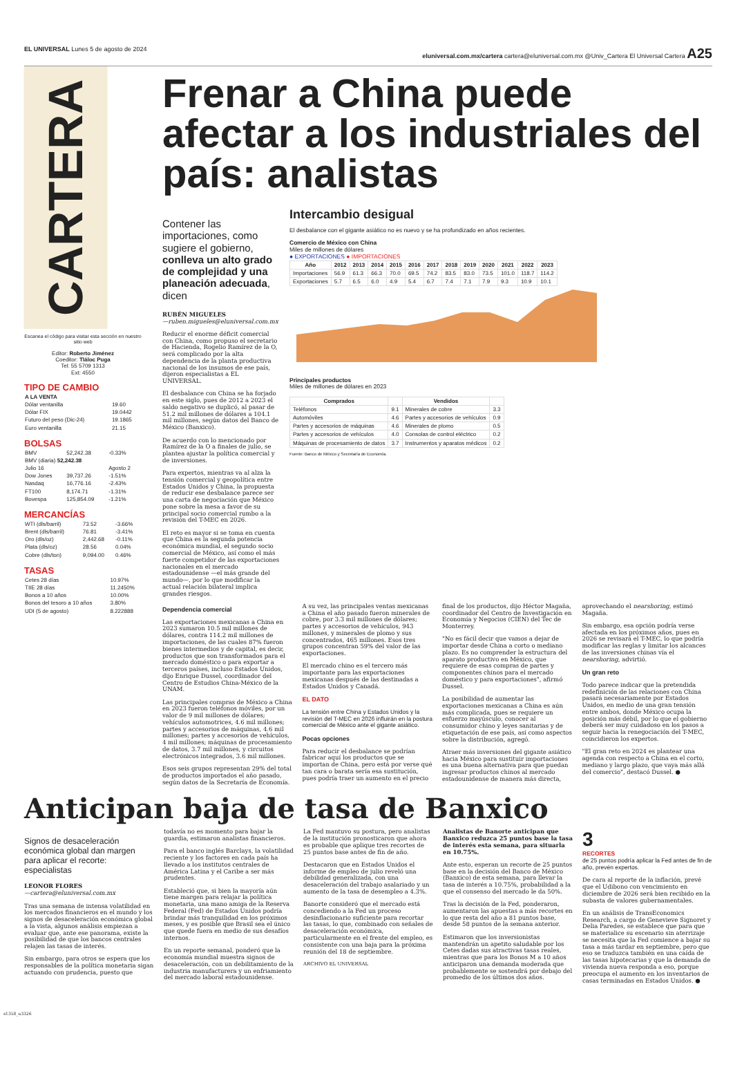EL UNIVERSAL Lunes 5 de agosto de 2024 eluniversal.com.mx/cartera cartera@eluniversal.com.mx @Univ_Cartera El Universal Cartera A25
CARTERA
Escanea el código para visitar esta sección en nuestro sitio web
Editor: Roberto Jiménez
Coeditor: Tláloc Puga
Tel: 55 5709 1313
Ext: 4550
TIPO DE CAMBIO
| A LA VENTA | |
| --- | --- |
| Dólar ventanilla | 19.60 |
| Dólar FIX | 19.0442 |
| Futuro del peso (Dic-24) | 19.1865 |
| Euro ventanilla | 21.15 |
BOLSAS
| BMV | 52,242.38 | -0.33% |
| BMV (diaria) 52,242.38 | | |
| Julio 16 | | Agosto 2 |
| Dow Jones | 39,737.26 | -1.51% |
| Nasdaq | 16,776.16 | -2.43% |
| FT100 | 8,174.71 | -1.31% |
| Bovespa | 125,854.09 | -1.21% |
MERCANCÍAS
| WTI (dls/barril) | 73.52 | -3.66% |
| Brent (dls/barril) | 76.81 | -3.41% |
| Oro (dls/oz) | 2,442.68 | -0.11% |
| Plata (dls/oz) | 28.56 | 0.04% |
| Cobre (dls/ton) | 9,094.00 | 0.46% |
TASAS
| Cetes 28 días | 10.97% |
| TIIE 28 días | 11.2450% |
| Bonos a 10 años | 10.00% |
| Bonos del tesoro a 10 años | 3.80% |
| UDI (5 de agosto) | 8.222888 |
Frenar a China puede afectar a los industriales del país: analistas
Contener las importaciones, como sugiere el gobierno, conlleva un alto grado de complejidad y una planeación adecuada, dicen
RUBÉN MIGUELES
—ruben.migueles@eluniversal.com.mx
Reducir el enorme déficit comercial con China, como propuso el secretario de Hacienda, Rogelio Ramírez de la O, será complicado por la alta dependencia de la planta productiva nacional de los insumos de ese país, dijeron especialistas a EL UNIVERSAL.
El desbalance con China se ha forjado en este siglo, pues de 2012 a 2023 el saldo negativo se duplicó, al pasar de 51.2 mil millones de dólares a 104.1 mil millones, según datos del Banco de México (Banxico).
De acuerdo con lo mencionado por Ramírez de la O a finales de julio, se plantea ajustar la política comercial y de inversiones.
Para expertos, mientras va al alza la tensión comercial y geopolítica entre Estados Unidos y China, la propuesta de reducir ese desbalance parece ser una carta de negociación que México pone sobre la mesa a favor de su principal socio comercial rumbo a la revisión del T-MEC en 2026.
El reto es mayor si se toma en cuenta que China es la segunda potencia económica mundial, el segundo socio comercial de México, así como el más fuerte competidor de las exportaciones nacionales en el mercado estadounidense —el más grande del mundo—, por lo que modificar la actual relación bilateral implica grandes riesgos.
Intercambio desigual
El desbalance con el gigante asiático no es nuevo y se ha profundizado en años recientes.
Comercio de México con China
Miles de millones de dólares
● EXPORTACIONES ● IMPORTACIONES
| Año | 2012 | 2013 | 2014 | 2015 | 2016 | 2017 | 2018 | 2019 | 2020 | 2021 | 2022 | 2023 |
| --- | --- | --- | --- | --- | --- | --- | --- | --- | --- | --- | --- | --- |
| Importaciones | 56.9 | 61.3 | 66.3 | 70.0 | 69.5 | 74.2 | 83.5 | 83.0 | 73.5 | 101.0 | 118.7 | 114.2 |
| Exportaciones | 5.7 | 6.5 | 6.0 | 4.9 | 5.4 | 6.7 | 7.4 | 7.1 | 7.9 | 9.3 | 10.9 | 10.1 |
Principales productos
Miles de millones de dólares en 2023
| Comprados | | Vendidos | |
| --- | --- | --- | --- |
| Teléfonos | 9.1 | Minerales de cobre | 3.3 |
| Automóviles | 4.6 | Partes y accesorios de vehículos | 0.9 |
| Partes y accesorios de máquinas | 4.6 | Minerales de plomo | 0.5 |
| Partes y accesorios de vehículos | 4.0 | Consolas de control eléctrico | 0.2 |
| Máquinas de procesamiento de datos | 3.7 | Instrumentos y aparatos médicos | 0.2 |
Fuente: Banco de México y Secretaría de Economía.
Dependencia comercial
Las exportaciones mexicanas a China en 2023 sumaron 10.5 mil millones de dólares, contra 114.2 mil millones de importaciones, de las cuales 87% fueron bienes intermedios y de capital, es decir, productos que son transformados para el mercado doméstico o para exportar a terceros países, incluso Estados Unidos, dijo Enrique Dussel, coordinador del Centro de Estudios China-México de la UNAM.
Las principales compras de México a China en 2023 fueron teléfonos móviles, por un valor de 9 mil millones de dólares; vehículos automotrices, 4.6 mil millones; partes y accesorios de máquinas, 4.6 mil millones; partes y accesorios de vehículos, 4 mil millones; máquinas de procesamiento de datos, 3.7 mil millones, y circuitos electrónicos integrados, 3.6 mil millones.
Esos seis grupos representan 29% del total de productos importados el año pasado, según datos de la Secretaría de Economía.
A su vez, las principales ventas mexicanas a China el año pasado fueron minerales de cobre, por 3.3 mil millones de dólares; partes y accesorios de vehículos, 943 millones, y minerales de plomo y sus concentrados, 465 millones. Esos tres grupos concentran 59% del valor de las exportaciones.
El mercado chino es el tercero más importante para las exportaciones mexicanas después de las destinadas a Estados Unidos y Canadá.
EL DATO
La tensión entre China y Estados Unidos y la revisión del T-MEC en 2026 influirán en la postura comercial de México ante el gigante asiático.
Pocas opciones
Para reducir el desbalance se podrían fabricar aquí los productos que se importan de China, pero está por verse qué tan cara o barata sería esa sustitución, pues podría traer un aumento en el precio final de los productos, dijo Héctor Magaña, coordinador del Centro de Investigación en Economía y Negocios (CIEN) del Tec de Monterrey.
"No es fácil decir que vamos a dejar de importar desde China a corto o mediano plazo. Es no comprender la estructura del aparato productivo en México, que requiere de esas compras de partes y componentes chinos para el mercado doméstico y para exportaciones", afirmó Dussel.
La posibilidad de aumentar las exportaciones mexicanas a China es aún más complicada, pues se requiere un esfuerzo mayúsculo, conocer al consumidor chino y leyes sanitarias y de etiquetación de ese país, así como aspectos sobre la distribución, agregó.
Atraer más inversiones del gigante asiático hacia México para sustituir importaciones es una buena alternativa para que puedan ingresar productos chinos al mercado estadounidense de manera más directa, aprovechando el nearshoring, estimó Magaña.
Sin embargo, esa opción podría verse afectada en los próximos años, pues en 2026 se revisará el T-MEC, lo que podría modificar las reglas y limitar los alcances de las inversiones chinas vía el nearshoring, advirtió.
Un gran reto
Todo parece indicar que la pretendida redefinición de las relaciones con China pasará necesariamente por Estados Unidos, en medio de una gran tensión entre ambos, donde México ocupa la posición más débil, por lo que el gobierno deberá ser muy cuidadoso en los pasos a seguir hacia la renegociación del T-MEC, coincidieron los expertos.
"El gran reto en 2024 es plantear una agenda con respecto a China en el corto, mediano y largo plazo, que vaya más allá del comercio", destacó Dussel. ●
Anticipan baja de tasa de Banxico
Signos de desaceleración económica global dan margen para aplicar el recorte: especialistas
LEONOR FLORES
—cartera@eluniversal.com.mx
Tras una semana de intensa volatilidad en los mercados financieros en el mundo y los signos de desaceleración económica global a la vista, algunos análisis empiezan a evaluar que, ante ese panorama, existe la posibilidad de que los bancos centrales relajen las tasas de interés.
Sin embargo, para otros se espera que los responsables de la política monetaria sigan actuando con prudencia, puesto que todavía no es momento para bajar la guardia, estimaron analistas financieros.
Para el banco inglés Barclays, la volatilidad reciente y los factores en cada país ha llevado a los institutos centrales de América Latina y el Caribe a ser más prudentes.
Estableció que, si bien la mayoría aún tiene margen para relajar la política monetaria, una mano amiga de la Reserva Federal (Fed) de Estados Unidos podría brindar más tranquilidad en los próximos meses, y es posible que Brasil sea el único que quede fuera en medio de sus desafíos internos.
En un reporte semanal, ponderó que la economía mundial muestra signos de desaceleración, con un debilitamiento de la industria manufacturera y un enfriamiento del mercado laboral estadounidense.
La Fed mantuvo su postura, pero analistas de la institución pronosticaron que ahora es probable que aplique tres recortes de 25 puntos base antes de fin de año.
Destacaron que en Estados Unidos el informe de empleo de julio reveló una debilidad generalizada, con una desaceleración del trabajo asalariado y un aumento de la tasa de desempleo a 4.3%.
Banorte consideró que el mercado está concediendo a la Fed un proceso desinflacionario suficiente para recortar las tasas, lo que, combinado con señales de desaceleración económica, particularmente en el frente del empleo, es consistente con una baja para la próxima reunión del 18 de septiembre.
ARCHIVO EL UNIVERSAL
Analistas de Banorte anticipan que Banxico reduzca 25 puntos base la tasa de interés esta semana, para situarla en 10.75%.
Ante esto, esperan un recorte de 25 puntos base en la decisión del Banco de México (Banxico) de esta semana, para llevar la tasa de interés a 10.75%, probabilidad a la que el consenso del mercado le da 50%.
Tras la decisión de la Fed, ponderaron, aumentaron las apuestas a más recortes en lo que resta del año a 81 puntos base, desde 58 puntos de la semana anterior.
Estimaron que los inversionistas mantendrán un apetito saludable por los Cetes dadas sus atractivas tasas reales, mientras que para los Bonos M a 10 años anticiparon una demanda moderada que probablemente se sostendrá por debajo del promedio de los últimos dos años.
3
RECORTES
de 25 puntos podría aplicar la Fed antes de fin de año, prevén expertos.
De cara al reporte de la inflación, prevé que el Udibono con vencimiento en diciembre de 2026 será bien recibido en la subasta de valores gubernamentales.
En un análisis de TransEconomics Research, a cargo de Genevieve Signoret y Delia Paredes, se establece que para que se materialice su escenario sin aterrizaje se necesita que la Fed comience a bajar su tasa a más tardar en septiembre, pero que eso se traduzca también en una caída de las tasas hipotecarias y que la demanda de vivienda nueva responda a eso, porque preocupa el aumento en los inventarios de casas terminadas en Estados Unidos. ●
s1358_u3326